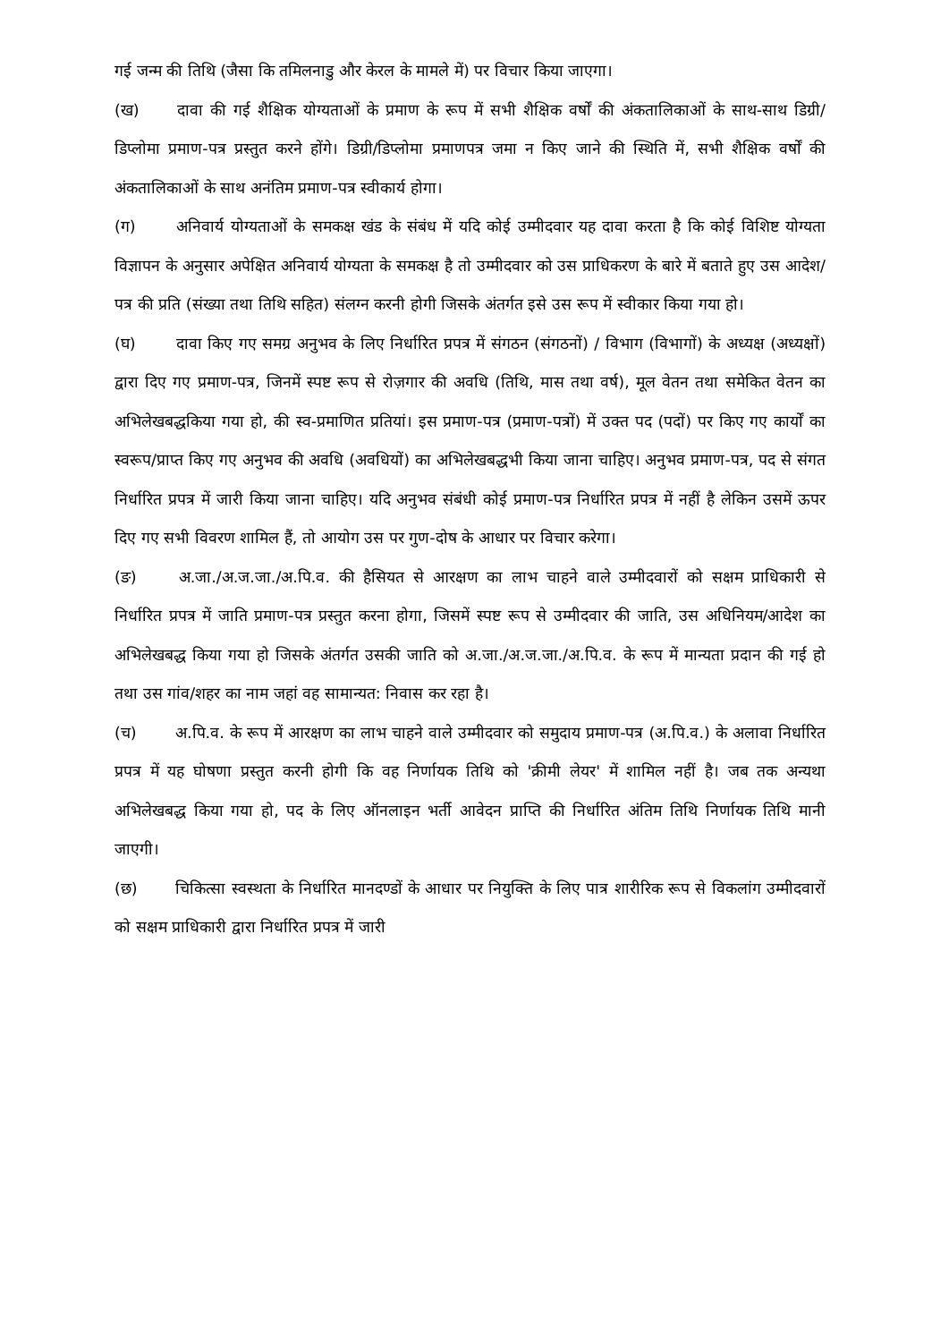गई जन्म की तिथि (जैसा कि तमिलनाडु और केरल के मामले में) पर विचार किया जाएगा।
(ख) दावा की गई शैक्षिक योग्यताओं के प्रमाण के रूप में सभी शैक्षिक वर्षों की अंकतालिकाओं के साथ-साथ डिग्री/डिप्लोमा प्रमाण-पत्र प्रस्तुत करने होंगे। डिग्री/डिप्लोमा प्रमाणपत्र जमा न किए जाने की स्थिति में, सभी शैक्षिक वर्षों की अंकतालिकाओं के साथ अनंतिम प्रमाण-पत्र स्वीकार्य होगा।
(ग) अनिवार्य योग्यताओं के समकक्ष खंड के संबंध में यदि कोई उम्मीदवार यह दावा करता है कि कोई विशिष्ट योग्यता विज्ञापन के अनुसार अपेक्षित अनिवार्य योग्यता के समकक्ष है तो उम्मीदवार को उस प्राधिकरण के बारे में बताते हुए उस आदेश/पत्र की प्रति (संख्या तथा तिथि सहित) संलग्न करनी होगी जिसके अंतर्गत इसे उस रूप में स्वीकार किया गया हो।
(घ) दावा किए गए समग्र अनुभव के लिए निर्धारित प्रपत्र में संगठन (संगठनों) / विभाग (विभागों) के अध्यक्ष (अध्यक्षों) द्वारा दिए गए प्रमाण-पत्र, जिनमें स्पष्ट रूप से रोज़गार की अवधि (तिथि, मास तथा वर्ष), मूल वेतन तथा समेकित वेतन का अभिलेखबद्धकिया गया हो, की स्व-प्रमाणित प्रतियां। इस प्रमाण-पत्र (प्रमाण-पत्रों) में उक्त पद (पदों) पर किए गए कार्यों का स्वरूप/प्राप्त किए गए अनुभव की अवधि (अवधियों) का अभिलेखबद्धभी किया जाना चाहिए। अनुभव प्रमाण-पत्र, पद से संगत निर्धारित प्रपत्र में जारी किया जाना चाहिए। यदि अनुभव संबंधी कोई प्रमाण-पत्र निर्धारित प्रपत्र में नहीं है लेकिन उसमें ऊपर दिए गए सभी विवरण शामिल हैं, तो आयोग उस पर गुण-दोष के आधार पर विचार करेगा।
(ङ) अ.जा./अ.ज.जा./अ.पि.व. की हैसियत से आरक्षण का लाभ चाहने वाले उम्मीदवारों को सक्षम प्राधिकारी से निर्धारित प्रपत्र में जाति प्रमाण-पत्र प्रस्तुत करना होगा, जिसमें स्पष्ट रूप से उम्मीदवार की जाति, उस अधिनियम/आदेश का अभिलेखबद्ध किया गया हो जिसके अंतर्गत उसकी जाति को अ.जा./अ.ज.जा./अ.पि.व. के रूप में मान्यता प्रदान की गई हो तथा उस गांव/शहर का नाम जहां वह सामान्यत: निवास कर रहा है।
(च) अ.पि.व. के रूप में आरक्षण का लाभ चाहने वाले उम्मीदवार को समुदाय प्रमाण-पत्र (अ.पि.व.) के अलावा निर्धारित प्रपत्र में यह घोषणा प्रस्तुत करनी होगी कि वह निर्णायक तिथि को 'क्रीमी लेयर' में शामिल नहीं है। जब तक अन्यथा अभिलेखबद्ध किया गया हो, पद के लिए ऑनलाइन भर्ती आवेदन प्राप्ति की निर्धारित अंतिम तिथि निर्णायक तिथि मानी जाएगी।
(छ) चिकित्सा स्वस्थता के निर्धारित मानदण्डों के आधार पर नियुक्ति के लिए पात्र शारीरिक रूप से विकलांग उम्मीदवारों को सक्षम प्राधिकारी द्वारा निर्धारित प्रपत्र में जारी